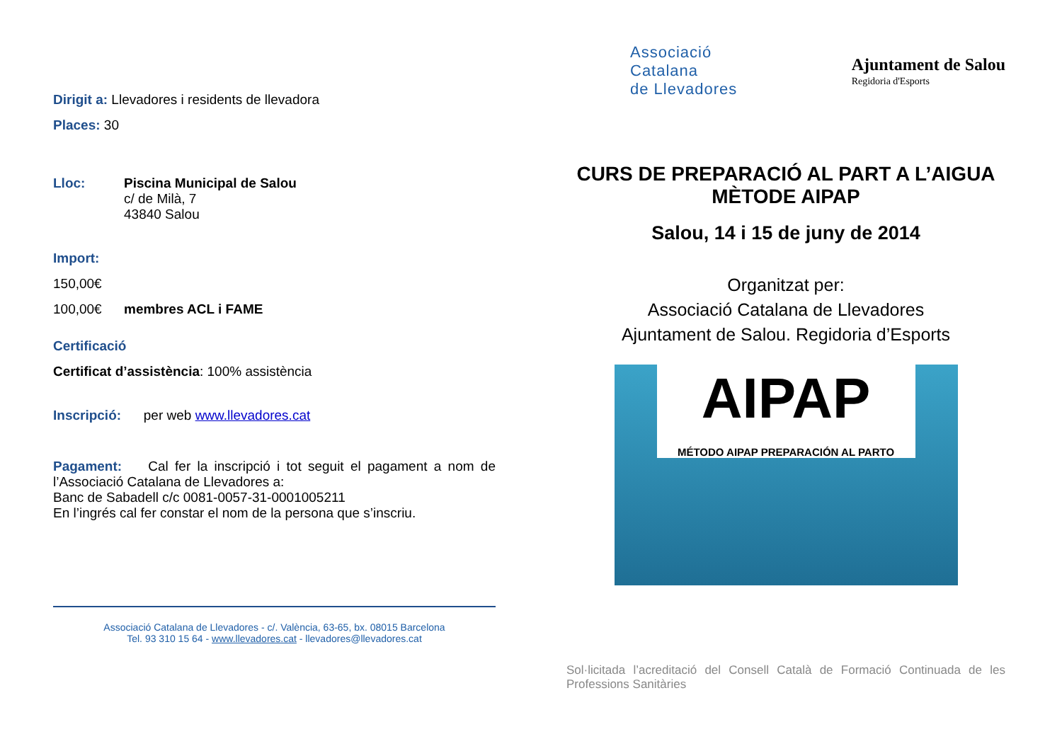Dirigit a: Llevadores i residents de llevadora
Places: 30
Lloc: Piscina Municipal de Salou
c/ de Milà, 7
43840 Salou
Import:
150,00€
100,00€ membres ACL i FAME
Certificació
Certificat d’assistència: 100% assistència
Inscripció: per web www.llevadores.cat
Pagament: Cal fer la inscripció i tot seguit el pagament a nom de l’Associació Catalana de Llevadores a:
Banc de Sabadell c/c 0081-0057-31-0001005211
En l’ingrés cal fer constar el nom de la persona que s’inscriu.
Associació Catalana de Llevadores - c/. València, 63-65, bx. 08015 Barcelona
Tel. 93 310 15 64 - www.llevadores.cat - llevadores@llevadores.cat
Associació
Catalana
de Llevadores
Ajuntament de Salou
Regidoria d'Esports
CURS DE PREPARACIÓ AL PART A L’AIGUA
MÈTODE AIPAP
Salou, 14 i 15 de juny de 2014
Organitzat per:
Associació Catalana de Llevadores
Ajuntament de Salou. Regidoria d’Esports
AIPAP
MÉTODO AIPAP PREPARACIÓN AL PARTO
Sol·licitada l’acreditació del Consell Català de Formació Continuada de les Professions Sanitàries